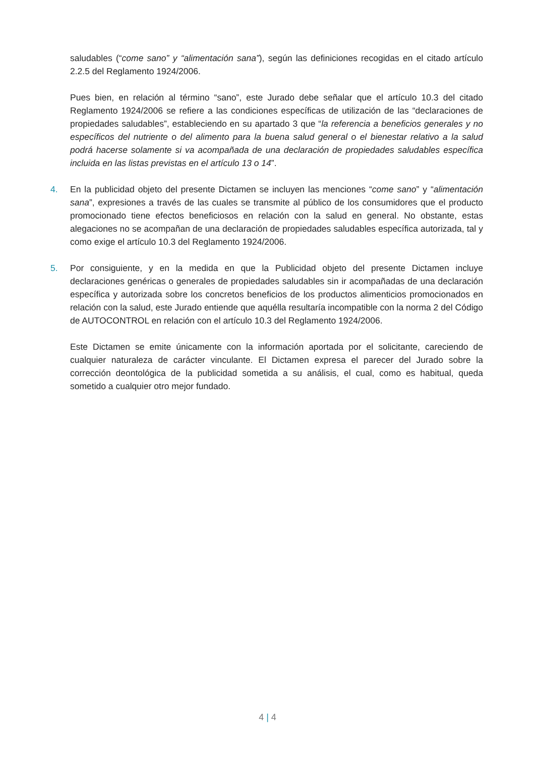saludables (“come sano” y “alimentación sana”), según las definiciones recogidas en el citado artículo 2.2.5 del Reglamento 1924/2006.
Pues bien, en relación al término “sano”, este Jurado debe señalar que el artículo 10.3 del citado Reglamento 1924/2006 se refiere a las condiciones específicas de utilización de las “declaraciones de propiedades saludables”, estableciendo en su apartado 3 que “la referencia a beneficios generales y no específicos del nutriente o del alimento para la buena salud general o el bienestar relativo a la salud podrá hacerse solamente si va acompañada de una declaración de propiedades saludables específica incluida en las listas previstas en el artículo 13 o 14”.
4. En la publicidad objeto del presente Dictamen se incluyen las menciones “come sano” y “alimentación sana”, expresiones a través de las cuales se transmite al público de los consumidores que el producto promocionado tiene efectos beneficiosos en relación con la salud en general. No obstante, estas alegaciones no se acompañan de una declaración de propiedades saludables específica autorizada, tal y como exige el artículo 10.3 del Reglamento 1924/2006.
5. Por consiguiente, y en la medida en que la Publicidad objeto del presente Dictamen incluye declaraciones genéricas o generales de propiedades saludables sin ir acompañadas de una declaración específica y autorizada sobre los concretos beneficios de los productos alimenticios promocionados en relación con la salud, este Jurado entiende que aquélla resultaría incompatible con la norma 2 del Código de AUTOCONTROL en relación con el artículo 10.3 del Reglamento 1924/2006.
Este Dictamen se emite únicamente con la información aportada por el solicitante, careciendo de cualquier naturaleza de carácter vinculante. El Dictamen expresa el parecer del Jurado sobre la corrección deontológica de la publicidad sometida a su análisis, el cual, como es habitual, queda sometido a cualquier otro mejor fundado.
4 | 4